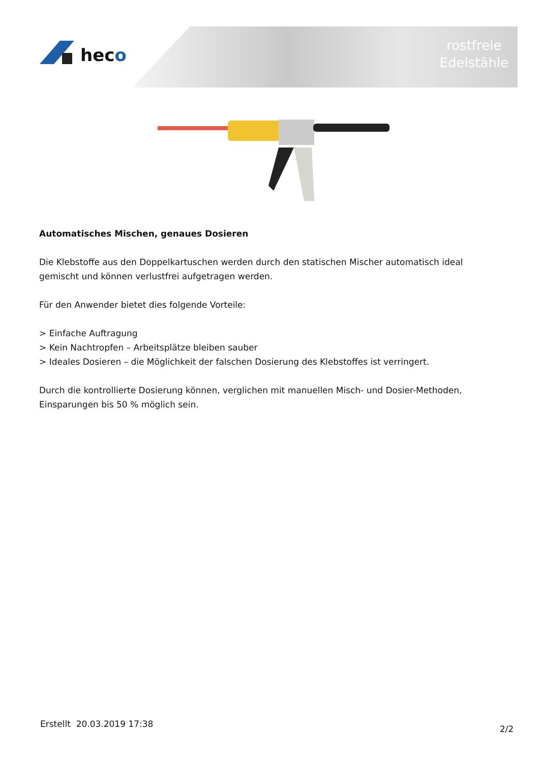heco
rostfreie
Edelstähle
Automatisches Mischen, genaues Dosieren
Die Klebstoffe aus den Doppelkartuschen werden durch den statischen Mischer automatisch ideal gemischt und können verlustfrei aufgetragen werden.
Für den Anwender bietet dies folgende Vorteile:
> Einfache Auftragung
> Kein Nachtropfen – Arbeitsplätze bleiben sauber
> Ideales Dosieren – die Möglichkeit der falschen Dosierung des Klebstoffes ist verringert.
Durch die kontrollierte Dosierung können, verglichen mit manuellen Misch- und Dosier-Methoden, Einsparungen bis 50 % möglich sein.
Erstellt 20.03.2019 17:38 2/2